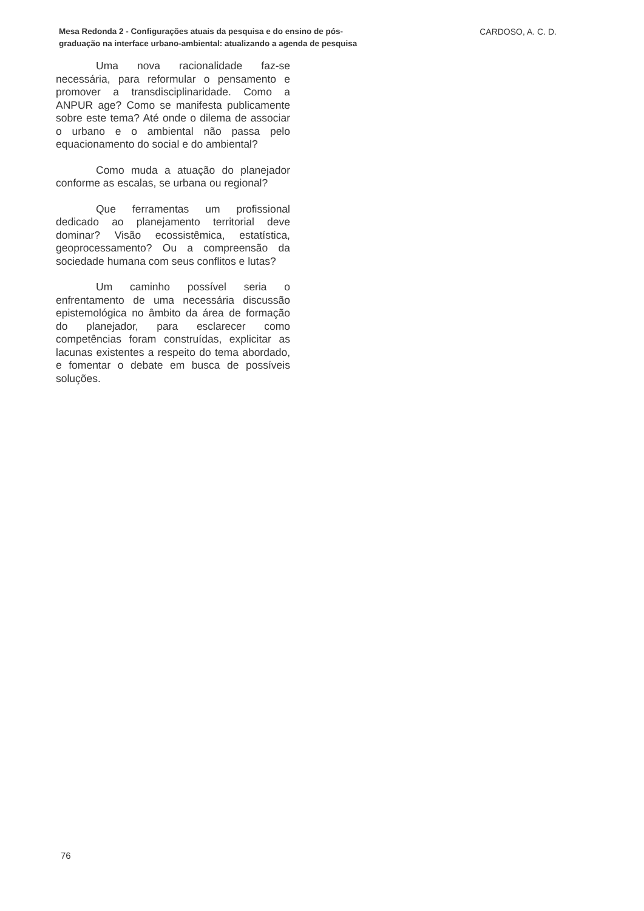Mesa Redonda 2 - Configurações atuais da pesquisa e do ensino de pós-graduação na interface urbano-ambiental: atualizando a agenda de pesquisa
CARDOSO, A. C. D.
Uma nova racionalidade faz-se necessária, para reformular o pensamento e promover a transdisciplinaridade. Como a ANPUR age? Como se manifesta publicamente sobre este tema? Até onde o dilema de associar o urbano e o ambiental não passa pelo equacionamento do social e do ambiental?
Como muda a atuação do planejador conforme as escalas, se urbana ou regional?
Que ferramentas um profissional dedicado ao planejamento territorial deve dominar? Visão ecossistêmica, estatística, geoprocessamento? Ou a compreensão da sociedade humana com seus conflitos e lutas?
Um caminho possível seria o enfrentamento de uma necessária discussão epistemológica no âmbito da área de formação do planejador, para esclarecer como competências foram construídas, explicitar as lacunas existentes a respeito do tema abordado, e fomentar o debate em busca de possíveis soluções.
76